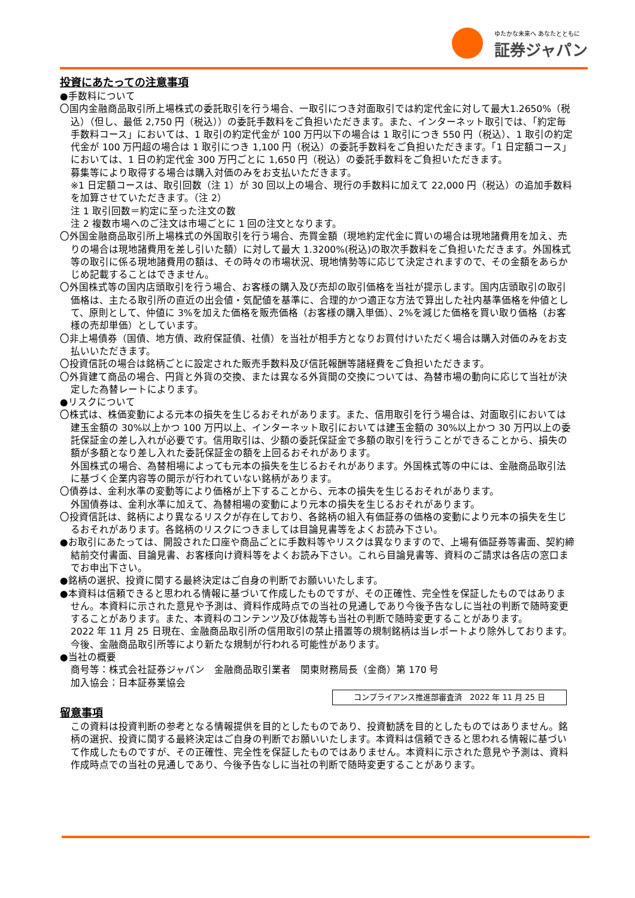ゆたかな未来へ あなたとともに
証券ジャパン
投資にあたっての注意事項
●手数料について
〇国内金融商品取引所上場株式の委託取引を行う場合、一取引につき対面取引では約定代金に対して最大1.2650%（税込）（但し、最低 2,750 円（税込））の委託手数料をご負担いただきます。また、インターネット取引では、「約定毎手数料コース」においては、1 取引の約定代金が 100 万円以下の場合は 1 取引につき 550 円（税込）、1 取引の約定代金が 100 万円超の場合は 1 取引につき 1,100 円（税込）の委託手数料をご負担いただきます。「1 日定額コース」においては、1 日の約定代金 300 万円ごとに 1,650 円（税込）の委託手数料をご負担いただきます。
募集等により取得する場合は購入対価のみをお支払いただきます。
※1 日定額コースは、取引回数（注 1）が 30 回以上の場合、現行の手数料に加えて 22,000 円（税込）の追加手数料を加算させていただきます。（注 2）
注 1 取引回数＝約定に至った注文の数
注 2 複数市場へのご注文は市場ごとに 1 回の注文となります。
〇外国金融商品取引所上場株式の外国取引を行う場合、売買金額（現地約定代金に買いの場合は現地諸費用を加え、売りの場合は現地諸費用を差し引いた額）に対して最大 1.3200%(税込)の取次手数料をご負担いただきます。外国株式等の取引に係る現地諸費用の額は、その時々の市場状況、現地情勢等に応じて決定されますので、その金額をあらかじめ記載することはできません。
〇外国株式等の国内店頭取引を行う場合、お客様の購入及び売却の取引価格を当社が提示します。国内店頭取引の取引価格は、主たる取引所の直近の出会値・気配値を基準に、合理的かつ適正な方法で算出した社内基準価格を仲値として、原則として、仲値に 3%を加えた価格を販売価格（お客様の購入単価）、2%を減じた価格を買い取り価格（お客様の売却単価）としています。
〇非上場債券（国債、地方債、政府保証債、社債）を当社が相手方となりお買付けいただく場合は購入対価のみをお支払いいただきます。
〇投資信託の場合は銘柄ごとに設定された販売手数料及び信託報酬等諸経費をご負担いただきます。
〇外貨建て商品の場合、円貨と外貨の交換、または異なる外貨間の交換については、為替市場の動向に応じて当社が決定した為替レートによります。
●リスクについて
〇株式は、株価変動による元本の損失を生じるおそれがあります。また、信用取引を行う場合は、対面取引においては建玉金額の 30%以上かつ 100 万円以上、インターネット取引においては建玉金額の 30%以上かつ 30 万円以上の委託保証金の差し入れが必要です。信用取引は、少額の委託保証金で多額の取引を行うことができることから、損失の額が多額となり差し入れた委託保証金の額を上回るおそれがあります。
外国株式の場合、為替相場によっても元本の損失を生じるおそれがあります。外国株式等の中には、金融商品取引法に基づく企業内容等の開示が行われていない銘柄があります。
〇債券は、金利水準の変動等により価格が上下することから、元本の損失を生じるおそれがあります。
外国債券は、金利水準に加えて、為替相場の変動により元本の損失を生じるおそれがあります。
〇投資信託は、銘柄により異なるリスクが存在しており、各銘柄の組入有価証券の価格の変動により元本の損失を生じるおそれがあります。各銘柄のリスクにつきましては目論見書等をよくお読み下さい。
●お取引にあたっては、開設された口座や商品ごとに手数料等やリスクは異なりますので、上場有価証券等書面、契約締結前交付書面、目論見書、お客様向け資料等をよくお読み下さい。これら目論見書等、資料のご請求は各店の窓口までお申出下さい。
●銘柄の選択、投資に関する最終決定はご自身の判断でお願いいたします。
●本資料は信頼できると思われる情報に基づいて作成したものですが、その正確性、完全性を保証したものではありません。本資料に示された意見や予測は、資料作成時点での当社の見通しであり今後予告なしに当社の判断で随時変更することがあります。また、本資料のコンテンツ及び体裁等も当社の判断で随時変更することがあります。
2022 年 11 月 25 日現在、金融商品取引所の信用取引の禁止措置等の規制銘柄は当レポートより除外しております。今後、金融商品取引所等により新たな規制が行われる可能性があります。
●当社の概要
商号等：株式会社証券ジャパン　金融商品取引業者　関東財務局長（金商）第 170 号
加入協会：日本証券業協会
コンプライアンス推進部審査済　2022 年 11 月 25 日
留意事項
この資料は投資判断の参考となる情報提供を目的としたものであり、投資勧誘を目的としたものではありません。銘柄の選択、投資に関する最終決定はご自身の判断でお願いいたします。本資料は信頼できると思われる情報に基づいて作成したものですが、その正確性、完全性を保証したものではありません。本資料に示された意見や予測は、資料作成時点での当社の見通しであり、今後予告なしに当社の判断で随時変更することがあります。